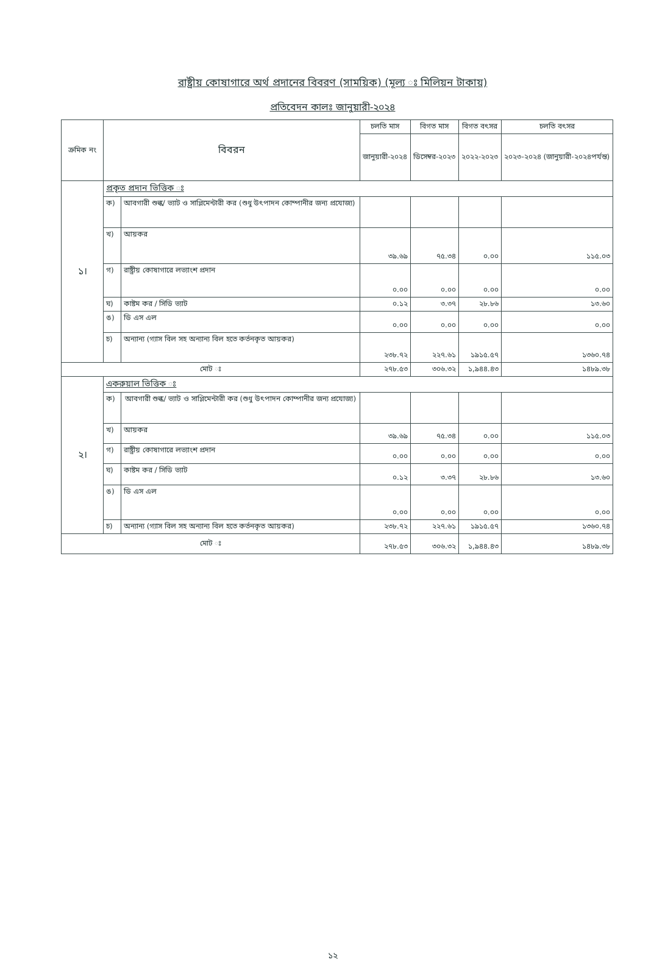রাষ্ট্রীয় কোষাগারে অর্থ প্রদানের বিবরণ (সাময়িক) (মূল্য ঃ মিলিয়ন টাকায়)
প্রতিবেদন কালঃ জানুয়ারী-২০২৪
| ক্রমিক নং | বিবরন | | চলতি মাস | বিগত মাস | বিগত বৎসর | চলতি বৎসর |
| --- | --- | --- | --- | --- | --- | --- |
| | | | জানুয়ারী-২০২৪ | ডিসেম্বর-২০২৩ | ২০২২-২০২৩ | ২০২৩-২০২৪ (জানুয়ারী-২০২৪পর্যন্ত) |
| ১। | প্রকৃত প্রদান ভিত্তিক ঃ | | | | | |
| | ক) | আবগারী শুল্ক/ ভ্যাট ও সাপ্লিমেন্টারী কর (শুধু উৎপাদন কোম্পানীর জন্য প্রযোজ্য) | | | | |
| | খ) | আয়কর | ৩৯.৬৯ | ৭৫.৩৪ | ০.০০ | ১১৫.০৩ |
| | গ) | রাষ্ট্রীয় কোষাগারে লভ্যাংশ প্রদান | ০.০০ | ০.০০ | ০.০০ | ০.০০ |
| | ঘ) | কাষ্টম কর / সিডি ভ্যাট | ০.১২ | ৩.৩৭ | ২৮.৮৬ | ১৩.৬০ |
| | ঙ) | ডি এস এল | ০.০০ | ০.০০ | ০.০০ | ০.০০ |
| | চ) | অন্যান্য (গ্যাস বিল সহ অন্যান্য বিল হতে কর্তনকৃত আয়কর) | ২৩৮.৭২ | ২২৭.৬১ | ১৯১৫.৫৭ | ১৩৬০.৭৪ |
| মোট ঃ | | | ২৭৮.৫৩ | ৩০৬.৩২ | ১,৯৪৪.৪৩ | ১৪৮৯.৩৮ |
| ২। | একরুয়াল ভিত্তিক ঃ | | | | | |
| | ক) | আবগারী শুল্ক/ ভ্যাট ও সাপ্লিমেন্টারী কর (শুধু উৎপাদন কোম্পানীর জন্য প্রযোজ্য) | | | | |
| | খ) | আয়কর | ৩৯.৬৯ | ৭৫.৩৪ | ০.০০ | ১১৫.০৩ |
| | গ) | রাষ্ট্রীয় কোষাগারে লভ্যাংশ প্রদান | ০.০০ | ০.০০ | ০.০০ | ০.০০ |
| | ঘ) | কাষ্টম কর / সিডি ভ্যাট | ০.১২ | ৩.৩৭ | ২৮.৮৬ | ১৩.৬০ |
| | ঙ) | ডি এস এল | ০.০০ | ০.০০ | ০.০০ | ০.০০ |
| | চ) | অন্যান্য (গ্যাস বিল সহ অন্যান্য বিল হতে কর্তনকৃত আয়কর) | ২৩৮.৭২ | ২২৭.৬১ | ১৯১৫.৫৭ | ১৩৬০.৭৪ |
| মোট ঃ | | | ২৭৮.৫৩ | ৩০৬.৩২ | ১,৯৪৪.৪৩ | ১৪৮৯.৩৮ |
১২